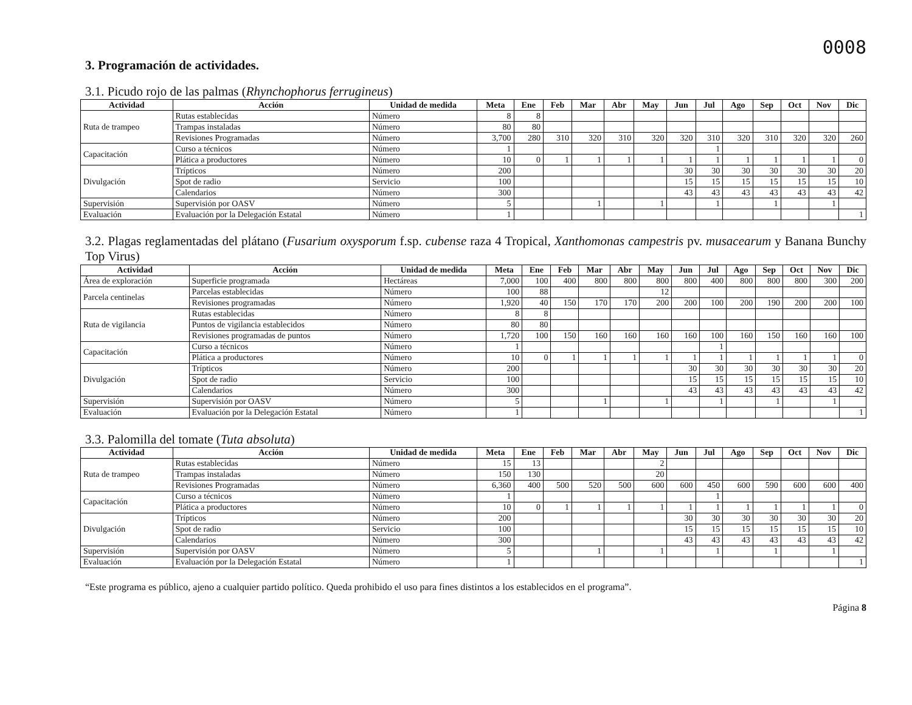0008
3. Programación de actividades.
3.1. Picudo rojo de las palmas (Rhynchophorus ferrugineus)
| Actividad | Acción | Unidad de medida | Meta | Ene | Feb | Mar | Abr | May | Jun | Jul | Ago | Sep | Oct | Nov | Dic |
| --- | --- | --- | --- | --- | --- | --- | --- | --- | --- | --- | --- | --- | --- | --- | --- |
| Ruta de trampeo | Rutas establecidas | Número | 8 | 8 | | | | | | | | | | | |
| | Trampas instaladas | Número | 80 | 80 | | | | | | | | | | | |
| | Revisiones Programadas | Número | 3,700 | 280 | 310 | 320 | 310 | 320 | 320 | 310 | 320 | 310 | 320 | 320 | 260 |
| Capacitación | Curso a técnicos | Número | 1 | | | | | | | 1 | | | | | |
| | Plática a productores | Número | 10 | 0 | 1 | 1 | 1 | 1 | 1 | 1 | 1 | 1 | 1 | 1 | 0 |
| Divulgación | Trípticos | Número | 200 | | | | | | 30 | 30 | 30 | 30 | 30 | 30 | 20 |
| | Spot de radio | Servicio | 100 | | | | | | 15 | 15 | 15 | 15 | 15 | 15 | 10 |
| | Calendarios | Número | 300 | | | | | | 43 | 43 | 43 | 43 | 43 | 43 | 42 |
| Supervisión | Supervisión por OASV | Número | 5 | | | 1 | | 1 | | 1 | | 1 | | 1 | |
| Evaluación | Evaluación por la Delegación Estatal | Número | 1 | | | | | | | | | | | | 1 |
3.2. Plagas reglamentadas del plátano (Fusarium oxysporum f.sp. cubense raza 4 Tropical, Xanthomonas campestris pv. musacearum y Banana Bunchy Top Virus)
| Actividad | Acción | Unidad de medida | Meta | Ene | Feb | Mar | Abr | May | Jun | Jul | Ago | Sep | Oct | Nov | Dic |
| --- | --- | --- | --- | --- | --- | --- | --- | --- | --- | --- | --- | --- | --- | --- | --- |
| Área de exploración | Superficie programada | Hectáreas | 7,000 | 100 | 400 | 800 | 800 | 800 | 800 | 400 | 800 | 800 | 800 | 300 | 200 |
| Parcela centinelas | Parcelas establecidas | Número | 100 | 88 | | | | 12 | | | | | | | |
| | Revisiones programadas | Número | 1,920 | 40 | 150 | 170 | 170 | 200 | 200 | 100 | 200 | 190 | 200 | 200 | 100 |
| Ruta de vigilancia | Rutas establecidas | Número | 8 | 8 | | | | | | | | | | | |
| | Puntos de vigilancia establecidos | Número | 80 | 80 | | | | | | | | | | | |
| | Revisiones programadas de puntos | Número | 1,720 | 100 | 150 | 160 | 160 | 160 | 160 | 100 | 160 | 150 | 160 | 160 | 100 |
| Capacitación | Curso a técnicos | Número | 1 | | | | | | | 1 | | | | | |
| | Plática a productores | Número | 10 | 0 | 1 | 1 | 1 | 1 | 1 | 1 | 1 | 1 | 1 | 1 | 0 |
| Divulgación | Trípticos | Número | 200 | | | | | | 30 | 30 | 30 | 30 | 30 | 30 | 20 |
| | Spot de radio | Servicio | 100 | | | | | | 15 | 15 | 15 | 15 | 15 | 15 | 10 |
| | Calendarios | Número | 300 | | | | | | 43 | 43 | 43 | 43 | 43 | 43 | 42 |
| Supervisión | Supervisión por OASV | Número | 5 | | | 1 | | 1 | | 1 | | 1 | | 1 | |
| Evaluación | Evaluación por la Delegación Estatal | Número | 1 | | | | | | | | | | | | 1 |
3.3. Palomilla del tomate (Tuta absoluta)
| Actividad | Acción | Unidad de medida | Meta | Ene | Feb | Mar | Abr | May | Jun | Jul | Ago | Sep | Oct | Nov | Dic |
| --- | --- | --- | --- | --- | --- | --- | --- | --- | --- | --- | --- | --- | --- | --- | --- |
| Ruta de trampeo | Rutas establecidas | Número | 15 | 13 | | | | 2 | | | | | | | |
| | Trampas instaladas | Número | 150 | 130 | | | | 20 | | | | | | | |
| | Revisiones Programadas | Número | 6,360 | 400 | 500 | 520 | 500 | 600 | 600 | 450 | 600 | 590 | 600 | 600 | 400 |
| Capacitación | Curso a técnicos | Número | 1 | | | | | | | 1 | | | | | |
| | Plática a productores | Número | 10 | 0 | 1 | 1 | 1 | 1 | 1 | 1 | 1 | 1 | 1 | 1 | 0 |
| Divulgación | Trípticos | Número | 200 | | | | | | 30 | 30 | 30 | 30 | 30 | 30 | 20 |
| | Spot de radio | Servicio | 100 | | | | | | 15 | 15 | 15 | 15 | 15 | 15 | 10 |
| | Calendarios | Número | 300 | | | | | | 43 | 43 | 43 | 43 | 43 | 43 | 42 |
| Supervisión | Supervisión por OASV | Número | 5 | | | 1 | | 1 | | 1 | | 1 | | 1 | |
| Evaluación | Evaluación por la Delegación Estatal | Número | 1 | | | | | | | | | | | | 1 |
“Este programa es público, ajeno a cualquier partido político. Queda prohibido el uso para fines distintos a los establecidos en el programa”.
Página 8